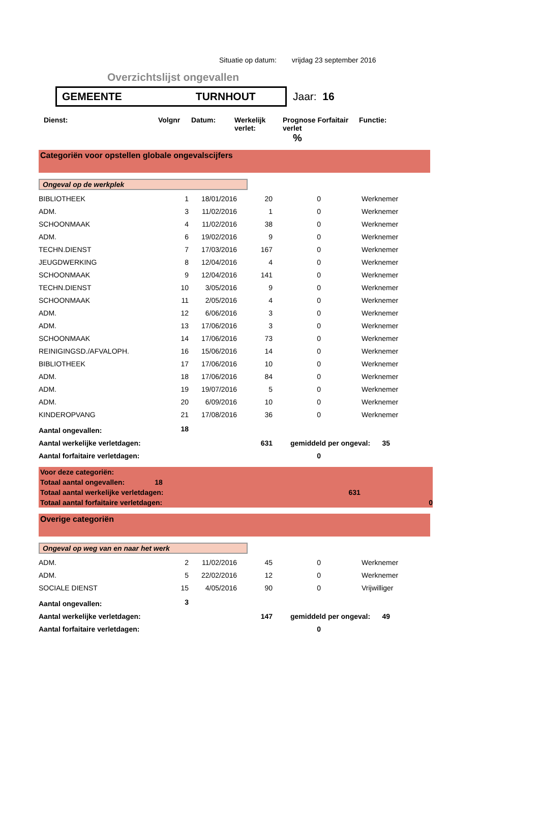Situatie op datum: vrijdag 23 september 2016
Overzichtslijst ongevallen
GEMEENTE TURNHOUT
Jaar: 16
| Dienst: | Volgnr | Datum: | Werkelijk verlet: | Prognose Forfaitair verlet % | Functie: |
| --- | --- | --- | --- | --- | --- |
Categoriën voor opstellen globale ongevalscijfers
Ongeval op de werkplek
| BIBLIOTHEEK | 1 | 18/01/2016 | 20 | 0 | Werknemer |
| ADM. | 3 | 11/02/2016 | 1 | 0 | Werknemer |
| SCHOONMAAK | 4 | 11/02/2016 | 38 | 0 | Werknemer |
| ADM. | 6 | 19/02/2016 | 9 | 0 | Werknemer |
| TECHN.DIENST | 7 | 17/03/2016 | 167 | 0 | Werknemer |
| JEUGDWERKING | 8 | 12/04/2016 | 4 | 0 | Werknemer |
| SCHOONMAAK | 9 | 12/04/2016 | 141 | 0 | Werknemer |
| TECHN.DIENST | 10 | 3/05/2016 | 9 | 0 | Werknemer |
| SCHOONMAAK | 11 | 2/05/2016 | 4 | 0 | Werknemer |
| ADM. | 12 | 6/06/2016 | 3 | 0 | Werknemer |
| ADM. | 13 | 17/06/2016 | 3 | 0 | Werknemer |
| SCHOONMAAK | 14 | 17/06/2016 | 73 | 0 | Werknemer |
| REINIGINGSD./AFVALOPH. | 16 | 15/06/2016 | 14 | 0 | Werknemer |
| BIBLIOTHEEK | 17 | 17/06/2016 | 10 | 0 | Werknemer |
| ADM. | 18 | 17/06/2016 | 84 | 0 | Werknemer |
| ADM. | 19 | 19/07/2016 | 5 | 0 | Werknemer |
| ADM. | 20 | 6/09/2016 | 10 | 0 | Werknemer |
| KINDEROPVANG | 21 | 17/08/2016 | 36 | 0 | Werknemer |
| Aantal ongevallen: | 18 | | | | |
| Aantal werkelijke verletdagen: | | | 631 | gemiddeld per ongeval: 35 | |
| Aantal forfaitaire verletdagen: | | | | 0 | |
Voor deze categoriën:
Totaal aantal ongevallen: 18
Totaal aantal werkelijke verletdagen: 631
Totaal aantal forfaitaire verletdagen: 0
Overige categoriën
Ongeval op weg van en naar het werk
| ADM. | 2 | 11/02/2016 | 45 | 0 | Werknemer |
| ADM. | 5 | 22/02/2016 | 12 | 0 | Werknemer |
| SOCIALE DIENST | 15 | 4/05/2016 | 90 | 0 | Vrijwilliger |
| Aantal ongevallen: | 3 | | | | |
| Aantal werkelijke verletdagen: | | | 147 | gemiddeld per ongeval: 49 | |
| Aantal forfaitaire verletdagen: | | | | 0 | |